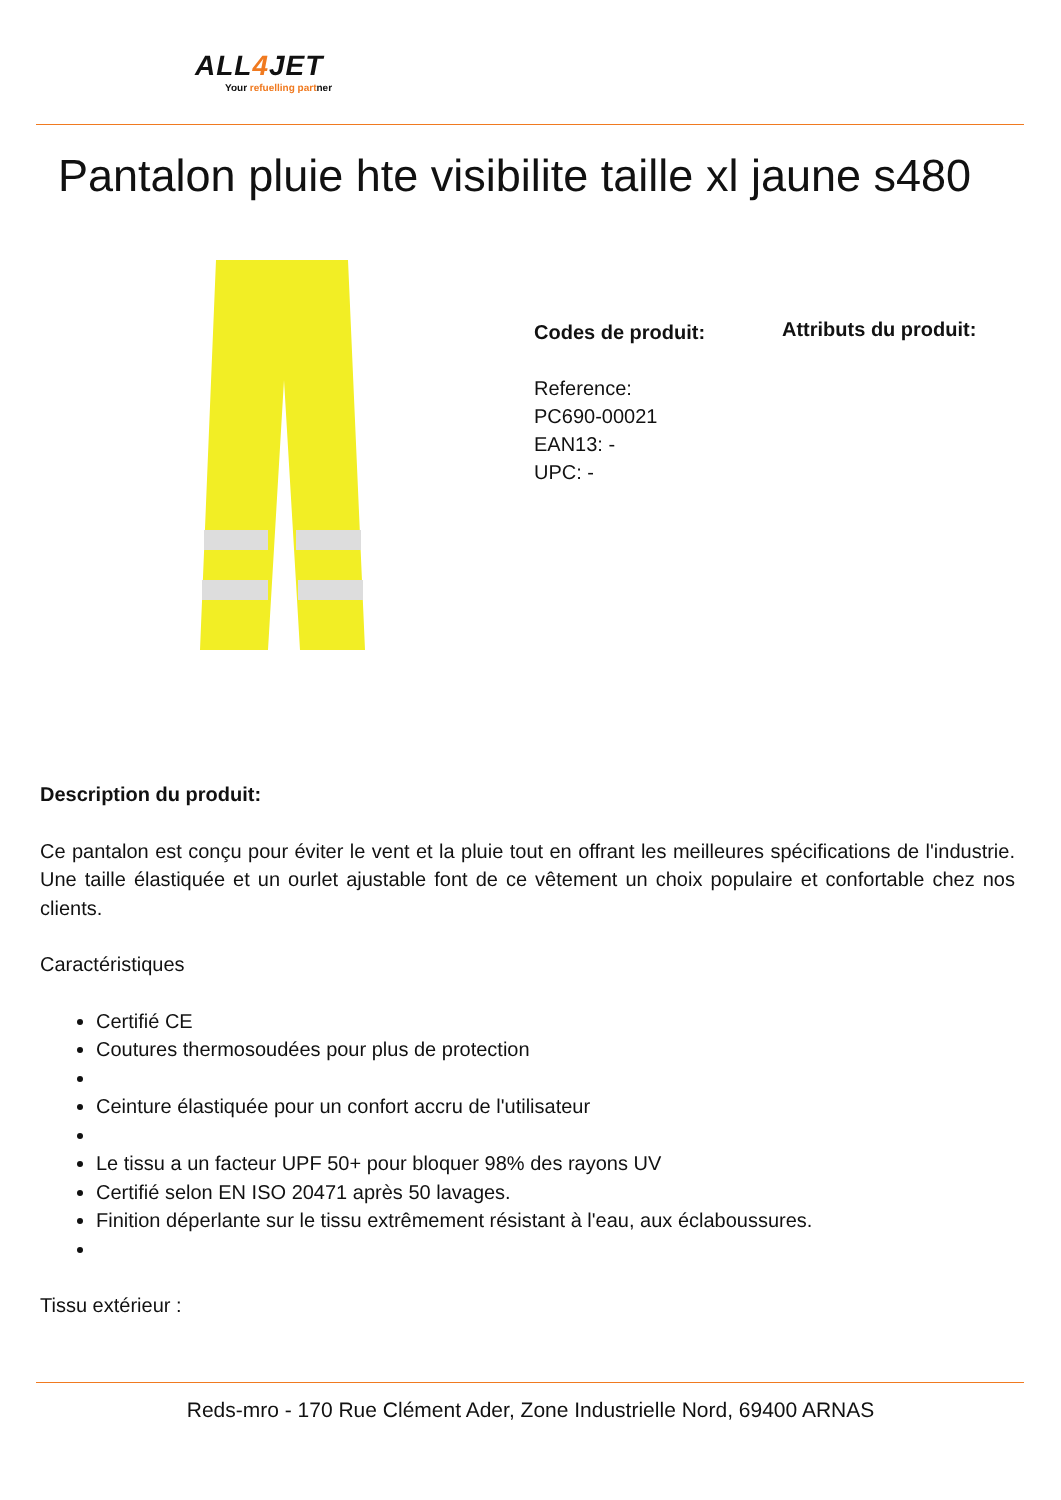ALL4 JET
Your refuelling partner
Pantalon pluie hte visibilite taille xl jaune s480
Codes de produit:
Reference:
PC690-00021
EAN13: -
UPC: -
Attributs du produit:
Description du produit:
Ce pantalon est conçu pour éviter le vent et la pluie tout en offrant les meilleures spécifications de l'industrie. Une taille élastiquée et un ourlet ajustable font de ce vêtement un choix populaire et confortable chez nos clients.
Caractéristiques
Certifié CE
Coutures thermosoudées pour plus de protection
Ceinture élastiquée pour un confort accru de l'utilisateur
Le tissu a un facteur UPF 50+ pour bloquer 98% des rayons UV
Certifié selon EN ISO 20471 après 50 lavages.
Finition déperlante sur le tissu extrêmement résistant à l'eau, aux éclaboussures.
Tissu extérieur :
Reds-mro - 170 Rue Clément Ader, Zone Industrielle Nord, 69400 ARNAS